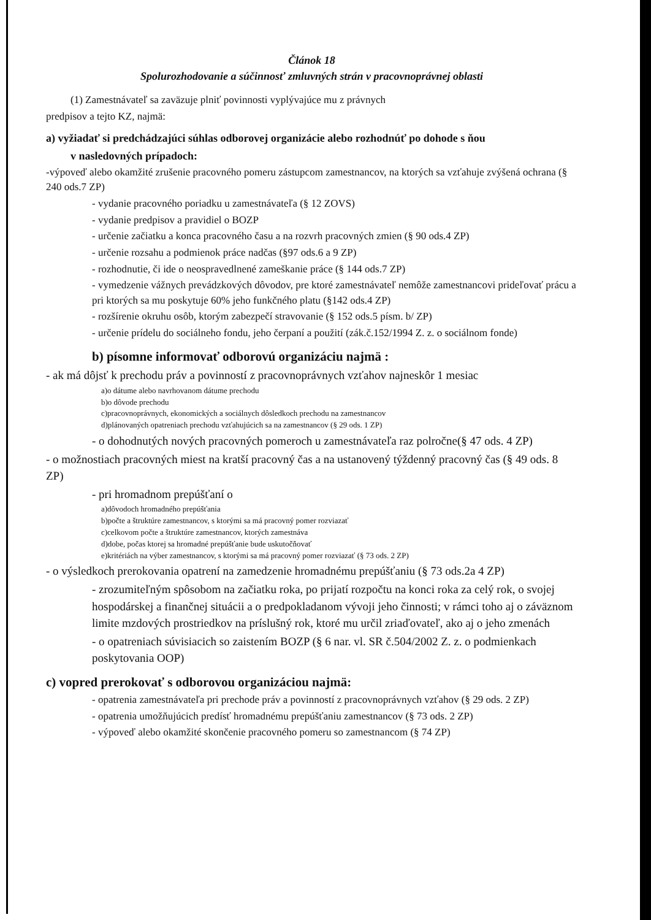Článok 18
Spolurozhodovanie a súčinnosť zmluvných strán v pracovnoprávnej oblasti
(1) Zamestnávateľ sa zaväzuje plniť povinnosti vyplývajúce mu z právnych
predpisov a tejto KZ, najmä:
a) vyžiadať si predchádzajúci súhlas odborovej organizácie alebo rozhodnúť po dohode s ňou
v nasledovných prípadoch:
-výpoveď alebo okamžité zrušenie pracovného pomeru zástupcom zamestnancov, na ktorých sa vzťahuje zvýšená ochrana (§ 240 ods.7 ZP)
- vydanie pracovného poriadku u zamestnávateľa (§ 12 ZOVS)
- vydanie predpisov a pravidiel o BOZP
- určenie začiatku a konca pracovného času a na rozvrh pracovných zmien (§ 90 ods.4 ZP)
- určenie rozsahu a podmienok práce nadčas (§97 ods.6 a 9 ZP)
- rozhodnutie, či ide o neospravedlnené zameškanie práce (§ 144 ods.7 ZP)
- vymedzenie vážnych prevádzkových dôvodov, pre ktoré zamestnávateľ nemôže zamestnancovi prideľovať prácu a pri ktorých sa mu poskytuje 60% jeho funkčného platu (§142 ods.4 ZP)
- rozšírenie okruhu osôb, ktorým zabezpečí stravovanie (§ 152 ods.5 písm. b/ ZP)
- určenie prídelu do sociálneho fondu, jeho čerpaní a použití (zák.č.152/1994 Z. z. o sociálnom fonde)
b) písomne informovať odborovú organizáciu najmä :
- ak má dôjsť k prechodu práv a povinností z pracovnoprávnych vzťahov najneskôr 1 mesiac
a)o dátume alebo navrhovanom dátume prechodu
b)o dôvode prechodu
c)pracovnoprávnych, ekonomických a sociálnych dôsledkoch prechodu na zamestnancov
d)plánovaných opatreniach prechodu vzťahujúcich sa na zamestnancov (§ 29 ods. 1 ZP)
- o dohodnutých nových pracovných pomeroch u zamestnávateľa raz polročne(§ 47 ods. 4 ZP)
- o možnostiach pracovných miest na kratší pracovný čas a na ustanovený týždenný pracovný čas (§ 49 ods. 8 ZP)
- pri hromadnom prepúšťaní o
a)dôvodoch hromadného prepúšťania
b)počte a štruktúre zamestnancov, s ktorými sa má pracovný pomer rozviazať
c)celkovom počte a štruktúre zamestnancov, ktorých zamestnáva
d)dobe, počas ktorej sa hromadné prepúšťanie bude uskutočňovať
e)kritériách na výber zamestnancov, s ktorými sa má pracovný pomer rozviazať (§ 73 ods. 2 ZP)
- o výsledkoch prerokovania opatrení na zamedzenie hromadnému prepúšťaniu (§ 73 ods.2a 4 ZP)
- zrozumiteľným spôsobom na začiatku roka, po prijatí rozpočtu na konci roka za celý rok, o svojej hospodárskej a finančnej situácii a o predpokladanom vývoji jeho činnosti; v rámci toho aj o záväznom limite mzdových prostriedkov na príslušný rok, ktoré mu určil zriaďovateľ, ako aj o jeho zmenách
- o opatreniach súvisiacich so zaistením BOZP (§ 6 nar. vl. SR č.504/2002 Z. z. o podmienkach poskytovania OOP)
c) vopred prerokovať s odborovou organizáciou najmä:
- opatrenia zamestnávateľa pri prechode práv a povinností z pracovnoprávnych vzťahov (§ 29 ods. 2 ZP)
- opatrenia umožňujúcich predísť hromadnému prepúšťaniu zamestnancov (§ 73 ods. 2 ZP)
- výpoveď alebo okamžité skončenie pracovného pomeru so zamestnancom (§ 74 ZP)